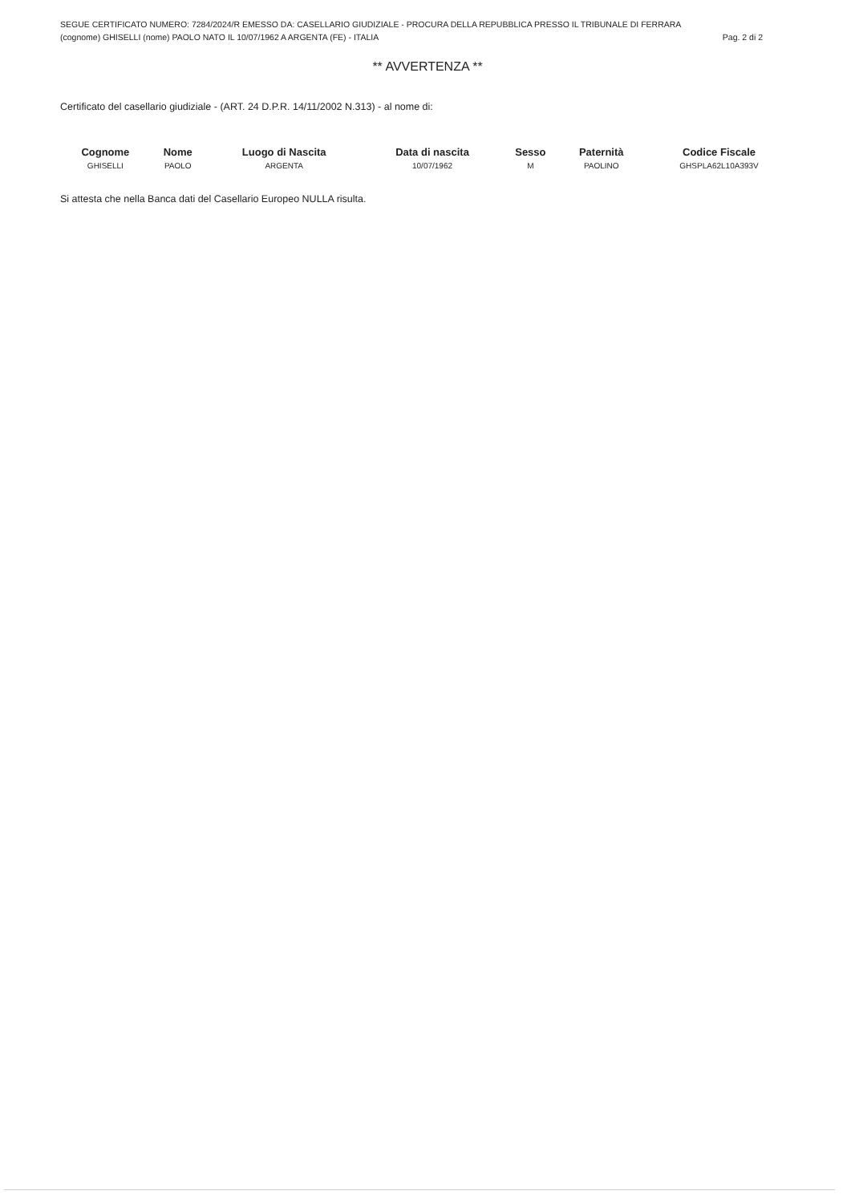SEGUE CERTIFICATO NUMERO: 7284/2024/R EMESSO DA: CASELLARIO GIUDIZIALE - PROCURA DELLA REPUBBLICA PRESSO IL TRIBUNALE DI FERRARA
(cognome) GHISELLI (nome) PAOLO NATO IL 10/07/1962 A ARGENTA (FE) - ITALIA Pag. 2 di 2
** AVVERTENZA **
Certificato del casellario giudiziale - (ART. 24 D.P.R. 14/11/2002 N.313) - al nome di:
| Cognome | Nome | Luogo di Nascita | Data di nascita | Sesso | Paternità | Codice Fiscale |
| --- | --- | --- | --- | --- | --- | --- |
| GHISELLI | PAOLO | ARGENTA | 10/07/1962 | M | PAOLINO | GHSPLA62L10A393V |
Si attesta che nella Banca dati del Casellario Europeo NULLA risulta.